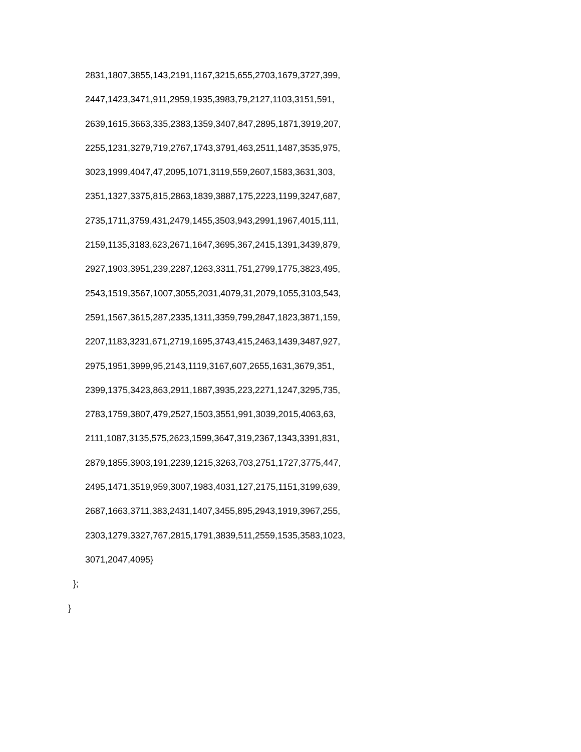2831,1807,3855,143,2191,1167,3215,655,2703,1679,3727,399,
2447,1423,3471,911,2959,1935,3983,79,2127,1103,3151,591,
2639,1615,3663,335,2383,1359,3407,847,2895,1871,3919,207,
2255,1231,3279,719,2767,1743,3791,463,2511,1487,3535,975,
3023,1999,4047,47,2095,1071,3119,559,2607,1583,3631,303,
2351,1327,3375,815,2863,1839,3887,175,2223,1199,3247,687,
2735,1711,3759,431,2479,1455,3503,943,2991,1967,4015,111,
2159,1135,3183,623,2671,1647,3695,367,2415,1391,3439,879,
2927,1903,3951,239,2287,1263,3311,751,2799,1775,3823,495,
2543,1519,3567,1007,3055,2031,4079,31,2079,1055,3103,543,
2591,1567,3615,287,2335,1311,3359,799,2847,1823,3871,159,
2207,1183,3231,671,2719,1695,3743,415,2463,1439,3487,927,
2975,1951,3999,95,2143,1119,3167,607,2655,1631,3679,351,
2399,1375,3423,863,2911,1887,3935,223,2271,1247,3295,735,
2783,1759,3807,479,2527,1503,3551,991,3039,2015,4063,63,
2111,1087,3135,575,2623,1599,3647,319,2367,1343,3391,831,
2879,1855,3903,191,2239,1215,3263,703,2751,1727,3775,447,
2495,1471,3519,959,3007,1983,4031,127,2175,1151,3199,639,
2687,1663,3711,383,2431,1407,3455,895,2943,1919,3967,255,
2303,1279,3327,767,2815,1791,3839,511,2559,1535,3583,1023,
3071,2047,4095}
};
}